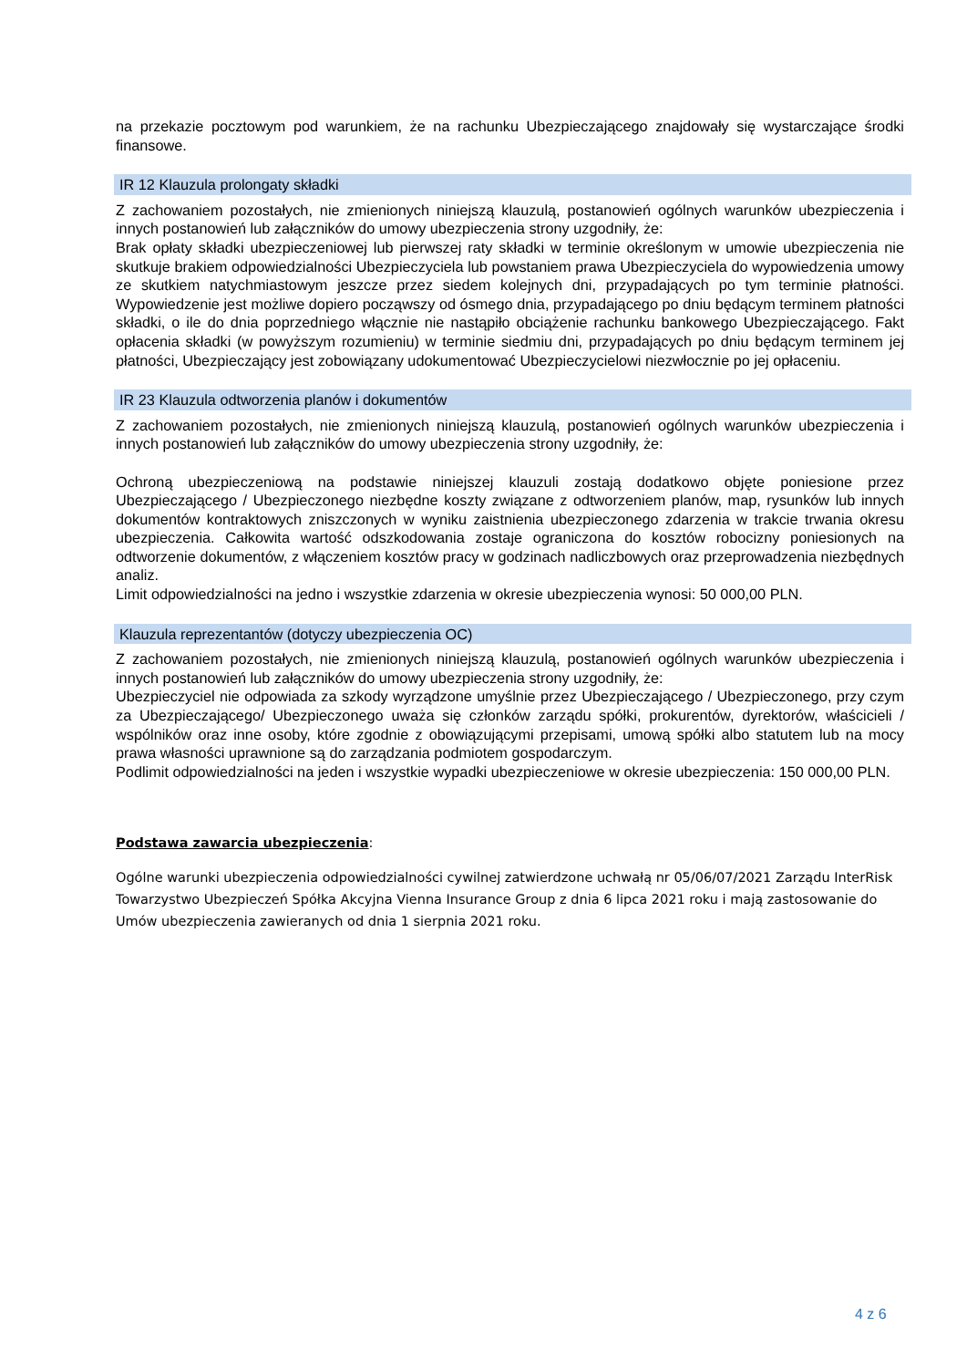na przekazie pocztowym pod warunkiem, że na rachunku Ubezpieczającego znajdowały się wystarczające środki finansowe.
IR 12 Klauzula prolongaty składki
Z zachowaniem pozostałych, nie zmienionych niniejszą klauzulą, postanowień ogólnych warunków ubezpieczenia i innych postanowień lub załączników do umowy ubezpieczenia strony uzgodniły, że:
Brak opłaty składki ubezpieczeniowej lub pierwszej raty składki w terminie określonym w umowie ubezpieczenia nie skutkuje brakiem odpowiedzialności Ubezpieczyciela lub powstaniem prawa Ubezpieczyciela do wypowiedzenia umowy ze skutkiem natychmiastowym jeszcze przez siedem kolejnych dni, przypadających po tym terminie płatności. Wypowiedzenie jest możliwe dopiero począwszy od ósmego dnia, przypadającego po dniu będącym terminem płatności składki, o ile do dnia poprzedniego włącznie nie nastąpiło obciążenie rachunku bankowego Ubezpieczającego. Fakt opłacenia składki (w powyższym rozumieniu) w terminie siedmiu dni, przypadających po dniu będącym terminem jej płatności, Ubezpieczający jest zobowiązany udokumentować Ubezpieczycielowi niezwłocznie po jej opłaceniu.
IR 23 Klauzula odtworzenia planów i dokumentów
Z zachowaniem pozostałych, nie zmienionych niniejszą klauzulą, postanowień ogólnych warunków ubezpieczenia i innych postanowień lub załączników do umowy ubezpieczenia strony uzgodniły, że:
Ochroną ubezpieczeniową na podstawie niniejszej klauzuli zostają dodatkowo objęte poniesione przez Ubezpieczającego / Ubezpieczonego niezbędne koszty związane z odtworzeniem planów, map, rysunków lub innych dokumentów kontraktowych zniszczonych w wyniku zaistnienia ubezpieczonego zdarzenia w trakcie trwania okresu ubezpieczenia. Całkowita wartość odszkodowania zostaje ograniczona do kosztów robocizny poniesionych na odtworzenie dokumentów, z włączeniem kosztów pracy w godzinach nadliczbowych oraz przeprowadzenia niezbędnych analiz.
Limit odpowiedzialności na jedno i wszystkie zdarzenia w okresie ubezpieczenia wynosi: 50 000,00 PLN.
Klauzula reprezentantów (dotyczy ubezpieczenia OC)
Z zachowaniem pozostałych, nie zmienionych niniejszą klauzulą, postanowień ogólnych warunków ubezpieczenia i innych postanowień lub załączników do umowy ubezpieczenia strony uzgodniły, że:
Ubezpieczyciel nie odpowiada za szkody wyrządzone umyślnie przez Ubezpieczającego / Ubezpieczonego, przy czym za Ubezpieczającego/ Ubezpieczonego uważa się członków zarządu spółki, prokurentów, dyrektorów, właścicieli / wspólników oraz inne osoby, które zgodnie z obowiązującymi przepisami, umową spółki albo statutem lub na mocy prawa własności uprawnione są do zarządzania podmiotem gospodarczym.
Podlimit odpowiedzialności na jeden i wszystkie wypadki ubezpieczeniowe w okresie ubezpieczenia: 150 000,00 PLN.
Podstawa zawarcia ubezpieczenia:
Ogólne warunki ubezpieczenia odpowiedzialności cywilnej zatwierdzone uchwałą nr 05/06/07/2021 Zarządu InterRisk Towarzystwo Ubezpieczeń Spółka Akcyjna Vienna Insurance Group z dnia 6 lipca 2021 roku i mają zastosowanie do Umów ubezpieczenia zawieranych od dnia 1 sierpnia 2021 roku.
4 z 6